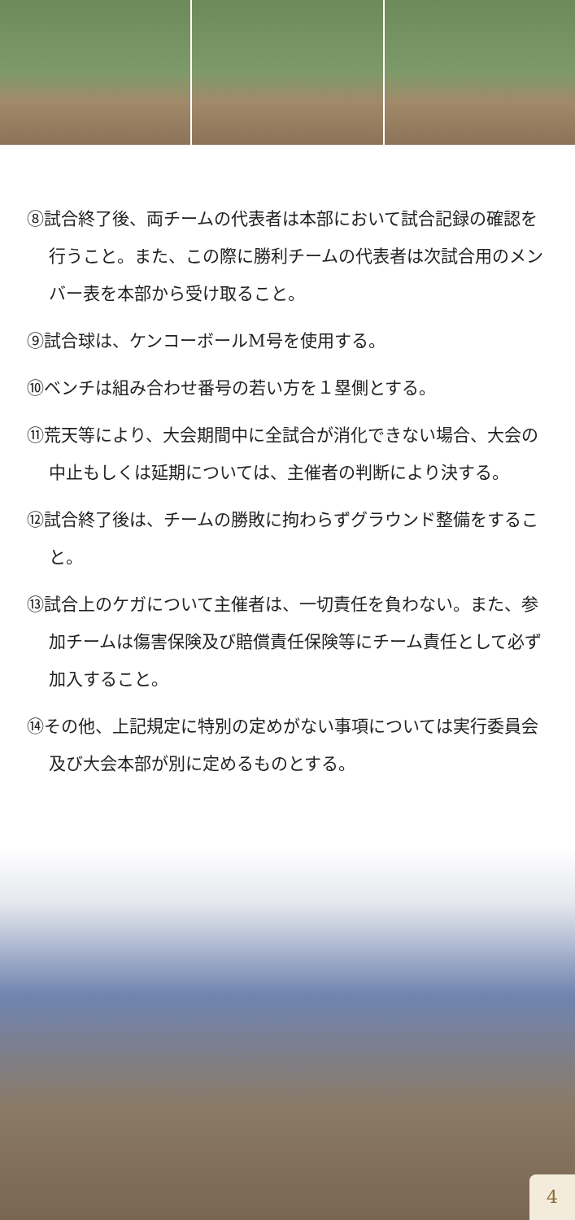⑧試合終了後、両チームの代表者は本部において試合記録の確認を行うこと。また、この際に勝利チームの代表者は次試合用のメンバー表を本部から受け取ること。
⑨試合球は、ケンコーボールM号を使用する。
⑩ベンチは組み合わせ番号の若い方を１塁側とする。
⑪荒天等により、大会期間中に全試合が消化できない場合、大会の中止もしくは延期については、主催者の判断により決する。
⑫試合終了後は、チームの勝敗に拘わらずグラウンド整備をすること。
⑬試合上のケガについて主催者は、一切責任を負わない。また、参加チームは傷害保険及び賠償責任保険等にチーム責任として必ず加入すること。
⑭その他、上記規定に特別の定めがない事項については実行委員会及び大会本部が別に定めるものとする。
4